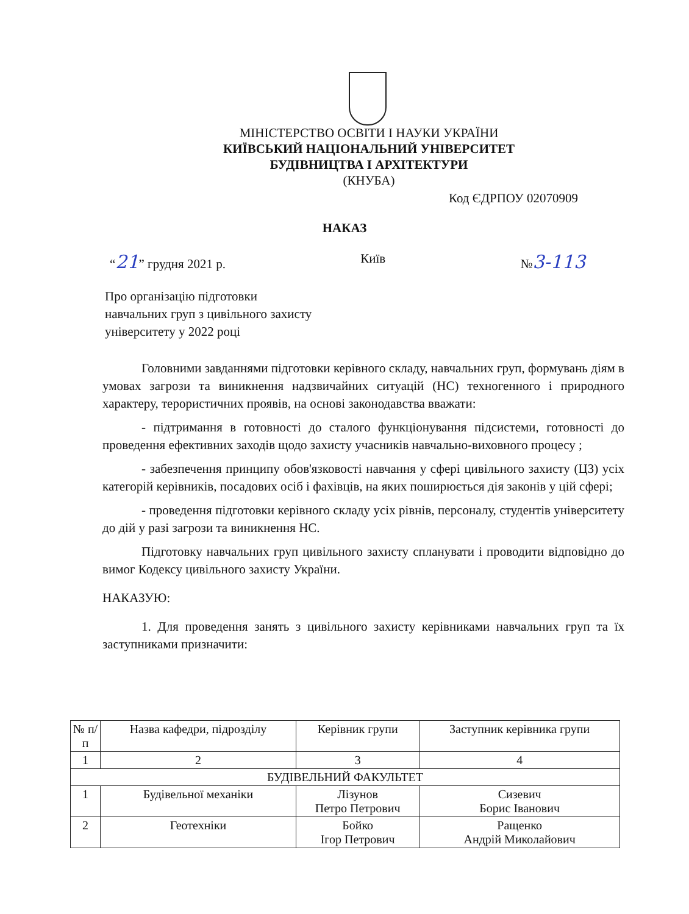МІНІСТЕРСТВО ОСВІТИ І НАУКИ УКРАЇНИ
КИЇВСЬКИЙ НАЦІОНАЛЬНИЙ УНІВЕРСИТЕТ
БУДІВНИЦТВА І АРХІТЕКТУРИ
(КНУБА)
Код ЄДРПОУ 02070909
НАКАЗ
“21” грудня 2021 р. Київ №3-113
Про організацію підготовки
навчальних груп з цивільного захисту
університету у 2022 році
Головними завданнями підготовки керівного складу, навчальних груп, формувань діям в умовах загрози та виникнення надзвичайних ситуацій (НС) техногенного і природного характеру, терористичних проявів, на основі законодавства вважати:
- підтримання в готовності до сталого функціонування підсистеми, готовності до проведення ефективних заходів щодо захисту учасників навчально-виховного процесу ;
- забезпечення принципу обов'язковості навчання у сфері цивільного захисту (ЦЗ) усіх категорій керівників, посадових осіб і фахівців, на яких поширюється дія законів у цій сфері;
- проведення підготовки керівного складу усіх рівнів, персоналу, студентів університету до дій у разі загрози та виникнення НС.
Підготовку навчальних груп цивільного захисту спланувати і проводити відповідно до вимог Кодексу цивільного захисту України.
НАКАЗУЮ:
1. Для проведення занять з цивільного захисту керівниками навчальних груп та їх заступниками призначити:
| № п/ п | Назва кафедри, підрозділу | Керівник групи | Заступник керівника групи |
| --- | --- | --- | --- |
| 1 | 2 | 3 | 4 |
| БУДІВЕЛЬНИЙ ФАКУЛЬТЕТ | | | |
| 1 | Будівельної механіки | Лізунов Петро Петрович | Сизевич Борис Іванович |
| 2 | Геотехніки | Бойко Ігор Петрович | Ращенко Андрій Миколайович |